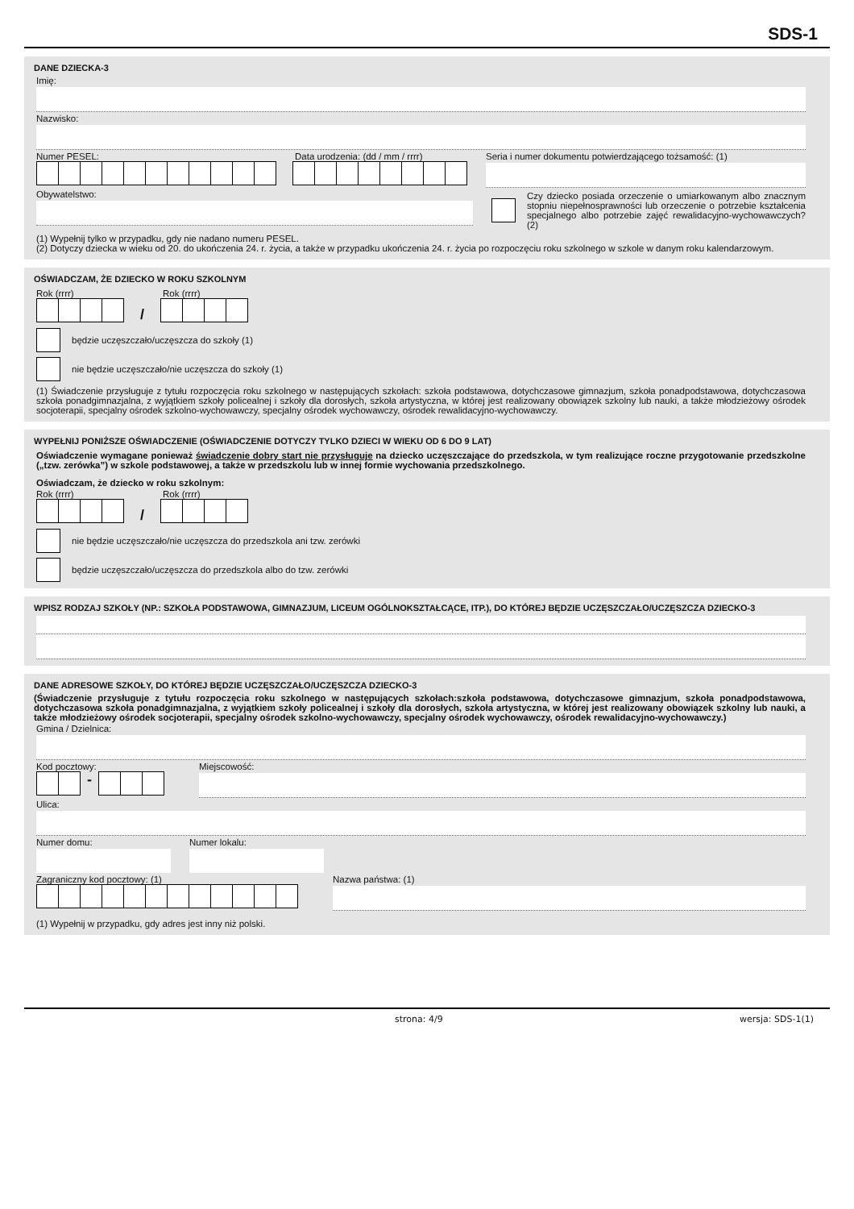SDS-1
DANE DZIECKA-3
Imię:
Nazwisko:
Numer PESEL: Data urodzenia: (dd / mm / rrrr)
Seria i numer dokumentu potwierdzającego tożsamość: (1)
Obywatelstwo:
(1) Wypełnij tylko w przypadku, gdy nie nadano numeru PESEL.
Czy dziecko posiada orzeczenie o umiarkowanym albo znacznym stopniu niepełnosprawności lub orzeczenie o potrzebie kształcenia specjalnego albo potrzebie zajęć rewalidacyjno-wychowawczych? (2)
(2) Dotyczy dziecka w wieku od 20. do ukończenia 24. r. życia, a także w przypadku ukończenia 24. r. życia po rozpoczęciu roku szkolnego w szkole w danym roku kalendarzowym.
OŚWIADCZAM, ŻE DZIECKO W ROKU SZKOLNYM
Rok (rrrr)
/
Rok (rrrr)
będzie uczęszczało/uczęszcza do szkoły (1)
nie będzie uczęszczało/nie uczęszcza do szkoły (1)
(1) Świadczenie przysługuje z tytułu rozpoczęcia roku szkolnego w następujących szkołach: szkoła podstawowa, dotychczasowe gimnazjum, szkoła ponadpodstawowa, dotychczasowa szkoła ponadgimnazjalna, z wyjątkiem szkoły policealnej i szkoły dla dorosłych, szkoła artystyczna, w której jest realizowany obowiązek szkolny lub nauki, a także młodzieżowy ośrodek socjoterapii, specjalny ośrodek szkolno-wychowawczy, specjalny ośrodek wychowawczy, ośrodek rewalidacyjno-wychowawczy.
WYPEŁNIJ PONIŻSZE OŚWIADCZENIE (OŚWIADCZENIE DOTYCZY TYLKO DZIECI W WIEKU OD 6 DO 9 LAT)
Oświadczenie wymagane ponieważ świadczenie dobry start nie przysługuje na dziecko uczęszczające do przedszkola, w tym realizujące roczne przygotowanie przedszkolne („tzw. zerówka”) w szkole podstawowej, a także w przedszkolu lub w innej formie wychowania przedszkolnego.
Oświadczam, że dziecko w roku szkolnym:
Rok (rrrr)
/
Rok (rrrr)
nie będzie uczęszczało/nie uczęszcza do przedszkola ani tzw. zerówki
będzie uczęszczało/uczęszcza do przedszkola albo do tzw. zerówki
WPISZ RODZAJ SZKOŁY (NP.: SZKOŁA PODSTAWOWA, GIMNAZJUM, LICEUM OGÓLNOKSZTAŁCĄCE, ITP.), DO KTÓREJ BĘDZIE UCZĘSZCZAŁO/UCZĘSZCZA DZIECKO-3
DANE ADRESOWE SZKOŁY, DO KTÓREJ BĘDZIE UCZĘSZCZAŁO/UCZĘSZCZA DZIECKO-3
(Świadczenie przysługuje z tytułu rozpoczęcia roku szkolnego w następujących szkołach:szkoła podstawowa, dotychczasowe gimnazjum, szkoła ponadpodstawowa, dotychczasowa szkoła ponadgimnazjalna, z wyjątkiem szkoły policealnej i szkoły dla dorosłych, szkoła artystyczna, w której jest realizowany obowiązek szkolny lub nauki, a także młodzieżowy ośrodek socjoterapii, specjalny ośrodek szkolno-wychowawczy, specjalny ośrodek wychowawczy, ośrodek rewalidacyjno-wychowawczy.)
Gmina / Dzielnica:
Kod pocztowy:
-
Miejscowość:
Ulica:
Numer domu: Numer lokalu:
Zagraniczny kod pocztowy: (1) Nazwa państwa: (1)
(1) Wypełnij w przypadku, gdy adres jest inny niż polski.
strona: 4/9 wersja: SDS-1(1)